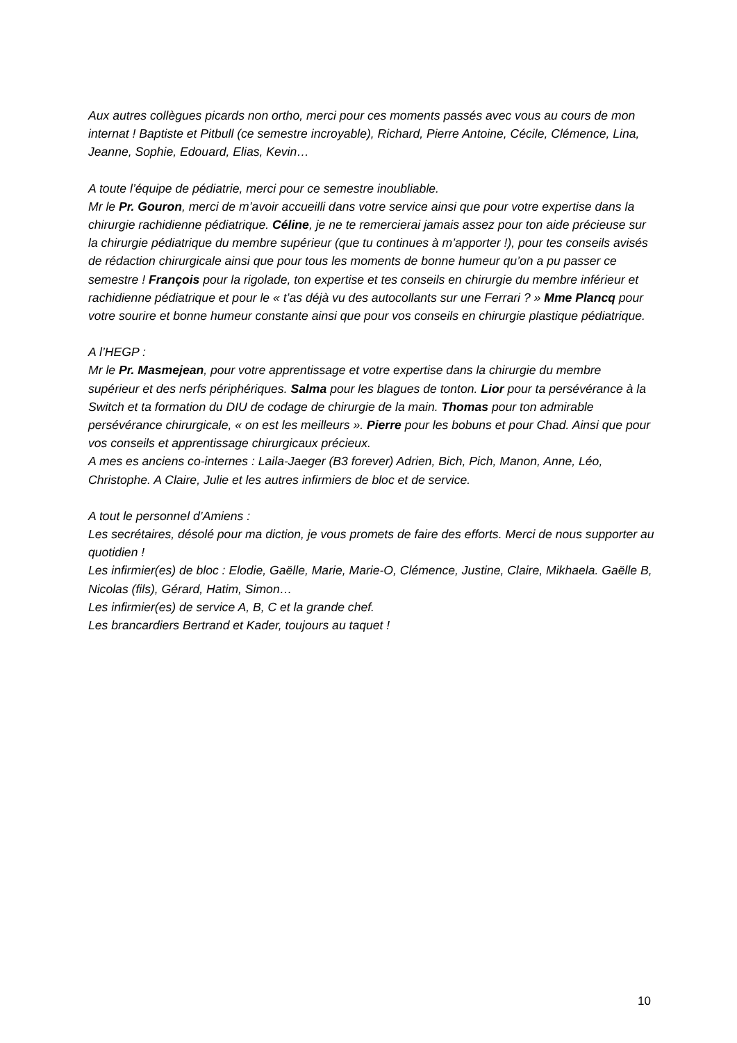Aux autres collègues picards non ortho, merci pour ces moments passés avec vous au cours de mon internat ! Baptiste et Pitbull (ce semestre incroyable), Richard, Pierre Antoine, Cécile, Clémence, Lina, Jeanne, Sophie, Edouard, Elias, Kevin…
A toute l’équipe de pédiatrie, merci pour ce semestre inoubliable.
Mr le Pr. Gouron, merci de m’avoir accueilli dans votre service ainsi que pour votre expertise dans la chirurgie rachidienne pédiatrique. Céline, je ne te remercierai jamais assez pour ton aide précieuse sur la chirurgie pédiatrique du membre supérieur (que tu continues à m’apporter !), pour tes conseils avisés de rédaction chirurgicale ainsi que pour tous les moments de bonne humeur qu’on a pu passer ce semestre ! François pour la rigolade, ton expertise et tes conseils en chirurgie du membre inférieur et rachidienne pédiatrique et pour le « t’as déjà vu des autocollants sur une Ferrari ? » Mme Plancq pour votre sourire et bonne humeur constante ainsi que pour vos conseils en chirurgie plastique pédiatrique.
A l’HEGP :
Mr le Pr. Masmejean, pour votre apprentissage et votre expertise dans la chirurgie du membre supérieur et des nerfs périphériques. Salma pour les blagues de tonton. Lior pour ta persévérance à la Switch et ta formation du DIU de codage de chirurgie de la main. Thomas pour ton admirable persévérance chirurgicale, « on est les meilleurs ». Pierre pour les bobuns et pour Chad. Ainsi que pour vos conseils et apprentissage chirurgicaux précieux.
A mes es anciens co-internes : Laila-Jaeger (B3 forever) Adrien, Bich, Pich, Manon, Anne, Léo, Christophe. A Claire, Julie et les autres infirmiers de bloc et de service.
A tout le personnel d’Amiens :
Les secrétaires, désolé pour ma diction, je vous promets de faire des efforts. Merci de nous supporter au quotidien !
Les infirmier(es) de bloc : Elodie, Gaëlle, Marie, Marie-O, Clémence, Justine, Claire, Mikhaela. Gaëlle B, Nicolas (fils), Gérard, Hatim, Simon…
Les infirmier(es) de service A, B, C et la grande chef.
Les brancardiers Bertrand et Kader, toujours au taquet !
10